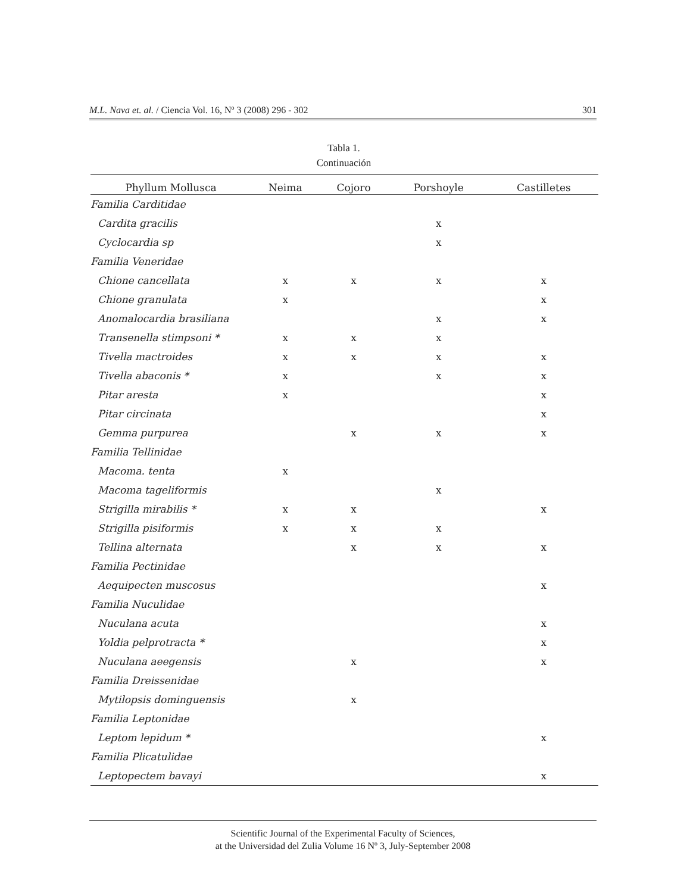M.L. Nava et. al. / Ciencia Vol. 16, Nº 3 (2008) 296 - 302 301
Tabla 1.
Continuación
| Phyllum Mollusca | Neima | Cojoro | Porshoyle | Castilletes |
| --- | --- | --- | --- | --- |
| Familia Carditidae | | | | |
| Cardita gracilis | | | x | |
| Cyclocardia sp | | | x | |
| Familia Veneridae | | | | |
| Chione cancellata | x | x | x | x |
| Chione granulata | x | | | x |
| Anomalocardia brasiliana | | | x | x |
| Transenella stimpsoni * | x | x | x | |
| Tivella mactroides | x | x | x | x |
| Tivella abaconis * | x | | x | x |
| Pitar aresta | x | | | x |
| Pitar circinata | | | | x |
| Gemma purpurea | | x | x | x |
| Familia Tellinidae | | | | |
| Macoma. tenta | x | | | |
| Macoma tageliformis | | | x | |
| Strigilla mirabilis * | x | x | | x |
| Strigilla pisiformis | x | x | x | |
| Tellina alternata | | x | x | x |
| Familia Pectinidae | | | | |
| Aequipecten muscosus | | | | x |
| Familia Nuculidae | | | | |
| Nuculana acuta | | | | x |
| Yoldia pelprotracta * | | | | x |
| Nuculana aeegensis | | x | | x |
| Familia Dreissenidae | | | | |
| Mytilopsis dominguensis | | x | | |
| Familia Leptonidae | | | | |
| Leptom lepidum * | | | | x |
| Familia Plicatulidae | | | | |
| Leptopectem bavayi | | | | x |
Scientific Journal of the Experimental Faculty of Sciences,
at the Universidad del Zulia Volume 16 Nº 3, July-September 2008